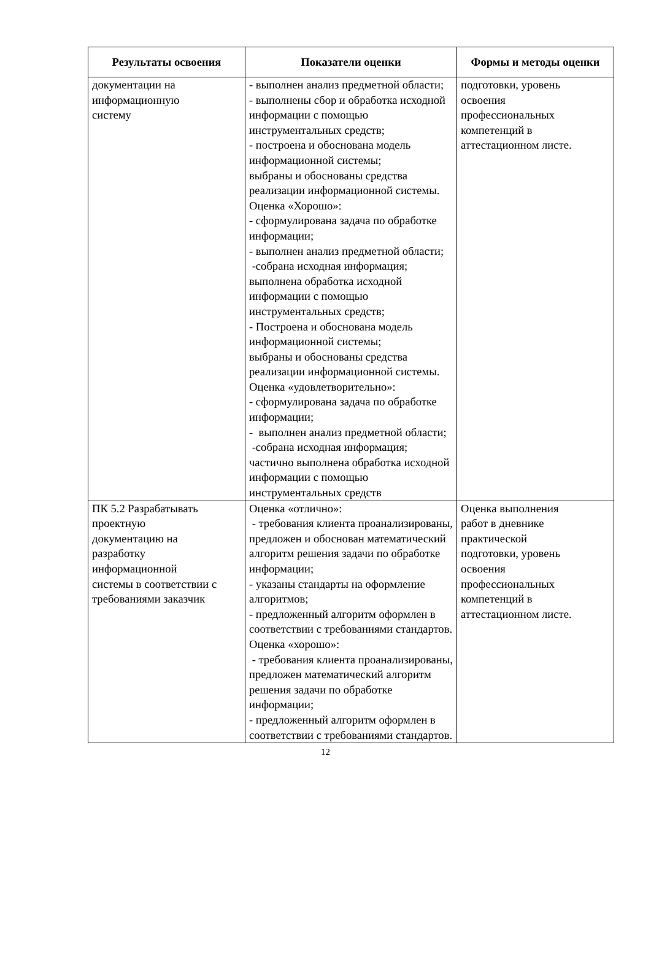| Результаты освоения | Показатели оценки | Формы и методы оценки |
| --- | --- | --- |
| документации на информационную систему | - выполнен анализ предметной области; - выполнены сбор и обработка исходной информации с помощью инструментальных средств; - построена и обоснована модель информационной системы; выбраны и обоснованы средства реализации информационной системы. Оценка «Хорошо»: - сформулирована задача по обработке информации; - выполнен анализ предметной области; -собрана исходная информация; выполнена обработка исходной информации с помощью инструментальных средств; - Построена и обоснована модель информационной системы; выбраны и обоснованы средства реализации информационной системы. Оценка «удовлетворительно»: - сформулирована задача по обработке информации; - выполнен анализ предметной области; -собрана исходная информация; частично выполнена обработка исходной информации с помощью инструментальных средств | подготовки, уровень освоения профессиональных компетенций в аттестационном листе. |
| ПК 5.2 Разрабатывать проектную документацию на разработку информационной системы в соответствии с требованиями заказчик | Оценка «отлично»: - требования клиента проанализированы, предложен и обоснован математический алгоритм решения задачи по обработке информации; - указаны стандарты на оформление алгоритмов; - предложенный алгоритм оформлен в соответствии с требованиями стандартов. Оценка «хорошо»: - требования клиента проанализированы, предложен математический алгоритм решения задачи по обработке информации; - предложенный алгоритм оформлен в соответствии с требованиями стандартов. | Оценка выполнения работ в дневнике практической подготовки, уровень освоения профессиональных компетенций в аттестационном листе. |
12